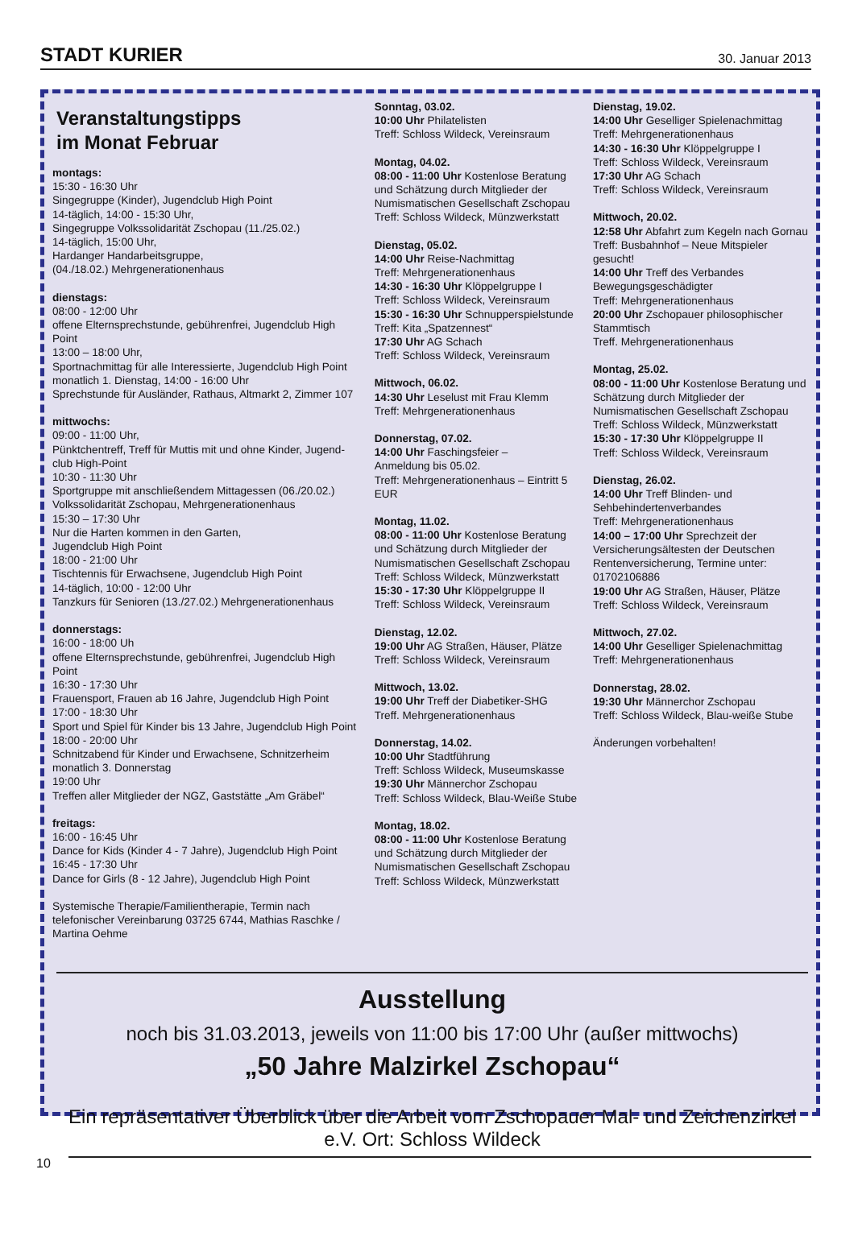STADT KURIER 30. Januar 2013
Veranstaltungstipps
im Monat Februar
montags:
15:30 - 16:30 Uhr
Singegruppe (Kinder), Jugendclub High Point
14-täglich, 14:00 - 15:30 Uhr,
Singegruppe Volkssolidarität Zschopau (11./25.02.)
14-täglich, 15:00 Uhr,
Hardanger Handarbeitsgruppe,
(04./18.02.) Mehrgenerationenhaus
dienstags:
08:00 - 12:00 Uhr
offene Elternsprechstunde, gebührenfrei, Jugendclub High Point
13:00 – 18:00 Uhr,
Sportnachmittag für alle Interessierte, Jugendclub High Point
monatlich 1. Dienstag, 14:00 - 16:00 Uhr
Sprechstunde für Ausländer, Rathaus, Altmarkt 2, Zimmer 107
mittwochs:
09:00 - 11:00 Uhr,
Pünktchentreff, Treff für Muttis mit und ohne Kinder, Jugend-club High-Point
10:30 - 11:30 Uhr
Sportgruppe mit anschließendem Mittagessen (06./20.02.) Volkssolidarität Zschopau, Mehrgenerationenhaus
15:30 – 17:30 Uhr
Nur die Harten kommen in den Garten,
Jugendclub High Point
18:00 - 21:00 Uhr
Tischtennis für Erwachsene, Jugendclub High Point
14-täglich, 10:00 - 12:00 Uhr
Tanzkurs für Senioren (13./27.02.) Mehrgenerationenhaus
donnerstags:
16:00 - 18:00 Uh
offene Elternsprechstunde, gebührenfrei, Jugendclub High Point
16:30 - 17:30 Uhr
Frauensport, Frauen ab 16 Jahre, Jugendclub High Point
17:00 - 18:30 Uhr
Sport und Spiel für Kinder bis 13 Jahre, Jugendclub High Point
18:00 - 20:00 Uhr
Schnitzabend für Kinder und Erwachsene, Schnitzerheim
monatlich 3. Donnerstag
19:00 Uhr
Treffen aller Mitglieder der NGZ, Gaststätte „Am Gräbel“
freitags:
16:00 - 16:45 Uhr
Dance for Kids (Kinder 4 - 7 Jahre), Jugendclub High Point
16:45 - 17:30 Uhr
Dance for Girls (8 - 12 Jahre), Jugendclub High Point
Systemische Therapie/Familientherapie, Termin nach telefonischer Vereinbarung 03725 6744, Mathias Raschke / Martina Oehme
Sonntag, 03.02.
10:00 Uhr Philatelisten
Treff: Schloss Wildeck, Vereinsraum
Montag, 04.02.
08:00 - 11:00 Uhr Kostenlose Beratung und Schätzung durch Mitglieder der Numismatischen Gesellschaft Zschopau
Treff: Schloss Wildeck, Münzwerkstatt
Dienstag, 05.02.
14:00 Uhr Reise-Nachmittag
Treff: Mehrgenerationenhaus
14:30 - 16:30 Uhr Klöppelgruppe I
Treff: Schloss Wildeck, Vereinsraum
15:30 - 16:30 Uhr Schnupperspielstunde
Treff: Kita „Spatzennest“
17:30 Uhr AG Schach
Treff: Schloss Wildeck, Vereinsraum
Mittwoch, 06.02.
14:30 Uhr Leselust mit Frau Klemm
Treff: Mehrgenerationenhaus
Donnerstag, 07.02.
14:00 Uhr Faschingsfeier –
Anmeldung bis 05.02.
Treff: Mehrgenerationenhaus – Eintritt 5 EUR
Montag, 11.02.
08:00 - 11:00 Uhr Kostenlose Beratung und Schätzung durch Mitglieder der Numismatischen Gesellschaft Zschopau
Treff: Schloss Wildeck, Münzwerkstatt
15:30 - 17:30 Uhr Klöppelgruppe II
Treff: Schloss Wildeck, Vereinsraum
Dienstag, 12.02.
19:00 Uhr AG Straßen, Häuser, Plätze
Treff: Schloss Wildeck, Vereinsraum
Mittwoch, 13.02.
19:00 Uhr Treff der Diabetiker-SHG
Treff. Mehrgenerationenhaus
Donnerstag, 14.02.
10:00 Uhr Stadtführung
Treff: Schloss Wildeck, Museumskasse
19:30 Uhr Männerchor Zschopau
Treff: Schloss Wildeck, Blau-Weiße Stube
Montag, 18.02.
08:00 - 11:00 Uhr Kostenlose Beratung und Schätzung durch Mitglieder der Numismatischen Gesellschaft Zschopau
Treff: Schloss Wildeck, Münzwerkstatt
Dienstag, 19.02.
14:00 Uhr Geselliger Spielenachmittag
Treff: Mehrgenerationenhaus
14:30 - 16:30 Uhr Klöppelgruppe I
Treff: Schloss Wildeck, Vereinsraum
17:30 Uhr AG Schach
Treff: Schloss Wildeck, Vereinsraum
Mittwoch, 20.02.
12:58 Uhr Abfahrt zum Kegeln nach Gornau
Treff: Busbahnhof – Neue Mitspieler gesucht!
14:00 Uhr Treff des Verbandes Bewegungsgeschädigter
Treff: Mehrgenerationenhaus
20:00 Uhr Zschopauer philosophischer Stammtisch
Treff. Mehrgenerationenhaus
Montag, 25.02.
08:00 - 11:00 Uhr Kostenlose Beratung und Schätzung durch Mitglieder der Numismatischen Gesellschaft Zschopau
Treff: Schloss Wildeck, Münzwerkstatt
15:30 - 17:30 Uhr Klöppelgruppe II
Treff: Schloss Wildeck, Vereinsraum
Dienstag, 26.02.
14:00 Uhr Treff Blinden- und Sehbehindertenverbandes
Treff: Mehrgenerationenhaus
14:00 – 17:00 Uhr Sprechzeit der Versicherungsältesten der Deutschen Rentenversicherung, Termine unter: 01702106886
19:00 Uhr AG Straßen, Häuser, Plätze
Treff: Schloss Wildeck, Vereinsraum
Mittwoch, 27.02.
14:00 Uhr Geselliger Spielenachmittag
Treff: Mehrgenerationenhaus
Donnerstag, 28.02.
19:30 Uhr Männerchor Zschopau
Treff: Schloss Wildeck, Blau-weiße Stube
Änderungen vorbehalten!
Ausstellung
noch bis 31.03.2013, jeweils von 11:00 bis 17:00 Uhr (außer mittwochs)
„50 Jahre Malzirkel Zschopau“
Ein repräsentativer Überblick über die Arbeit vom Zschopauer Mal- und Zeichenzirkel e.V. Ort: Schloss Wildeck
10